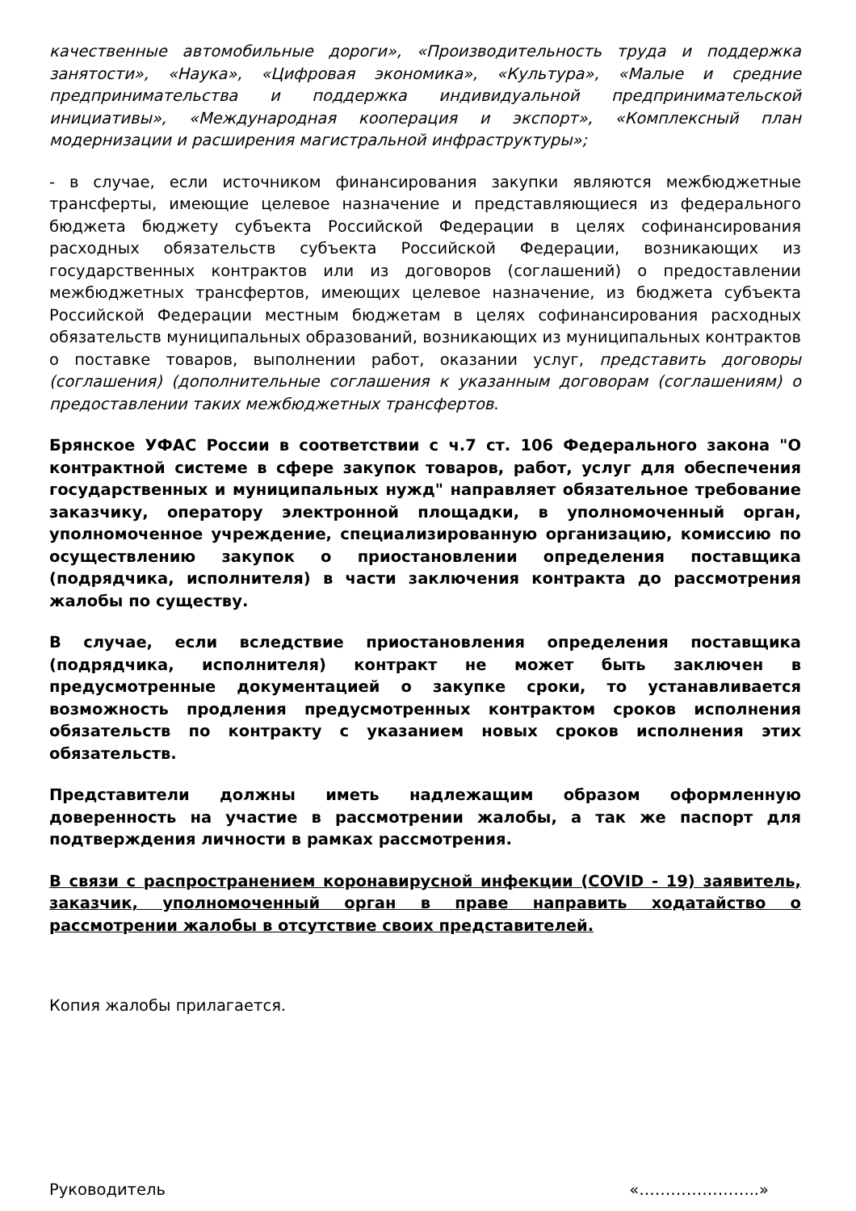качественные автомобильные дороги», «Производительность труда и поддержка занятости», «Наука», «Цифровая экономика», «Культура», «Малые и средние предпринимательства и поддержка индивидуальной предпринимательской инициативы», «Международная кооперация и экспорт», «Комплексный план модернизации и расширения магистральной инфраструктуры»;
- в случае, если источником финансирования закупки являются межбюджетные трансферты, имеющие целевое назначение и представляющиеся из федерального бюджета бюджету субъекта Российской Федерации в целях софинансирования расходных обязательств субъекта Российской Федерации, возникающих из государственных контрактов или из договоров (соглашений) о предоставлении межбюджетных трансфертов, имеющих целевое назначение, из бюджета субъекта Российской Федерации местным бюджетам в целях софинансирования расходных обязательств муниципальных образований, возникающих из муниципальных контрактов о поставке товаров, выполнении работ, оказании услуг, представить договоры (соглашения) (дополнительные соглашения к указанным договорам (соглашениям) о предоставлении таких межбюджетных трансфертов.
Брянское УФАС России в соответствии с ч.7 ст. 106 Федерального закона "О контрактной системе в сфере закупок товаров, работ, услуг для обеспечения государственных и муниципальных нужд" направляет обязательное требование заказчику, оператору электронной площадки, в уполномоченный орган, уполномоченное учреждение, специализированную организацию, комиссию по осуществлению закупок о приостановлении определения поставщика (подрядчика, исполнителя) в части заключения контракта до рассмотрения жалобы по существу.
В случае, если вследствие приостановления определения поставщика (подрядчика, исполнителя) контракт не может быть заключен в предусмотренные документацией о закупке сроки, то устанавливается возможность продления предусмотренных контрактом сроков исполнения обязательств по контракту с указанием новых сроков исполнения этих обязательств.
Представители должны иметь надлежащим образом оформленную доверенность на участие в рассмотрении жалобы, а так же паспорт для подтверждения личности в рамках рассмотрения.
В связи с распространением коронавирусной инфекции (COVID - 19) заявитель, заказчик, уполномоченный орган в праве направить ходатайство о рассмотрении жалобы в отсутствие своих представителей.
Копия жалобы прилагается.
Руководитель «…………………..»